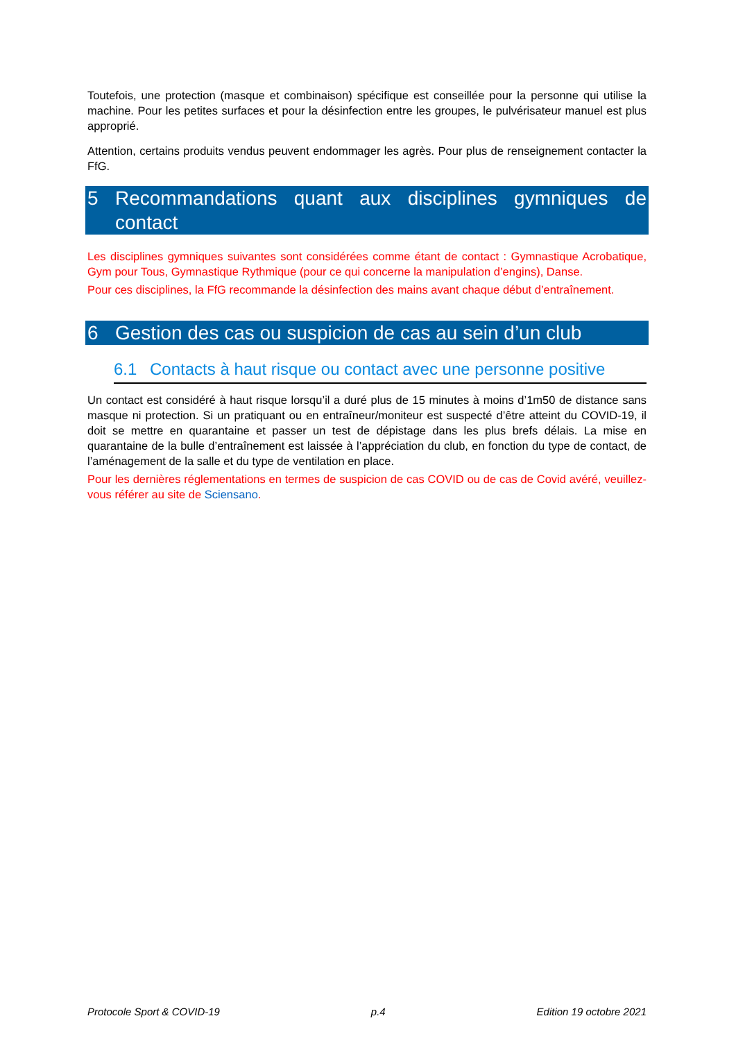Toutefois, une protection (masque et combinaison) spécifique est conseillée pour la personne qui utilise la machine. Pour les petites surfaces et pour la désinfection entre les groupes, le pulvérisateur manuel est plus approprié.
Attention, certains produits vendus peuvent endommager les agrès. Pour plus de renseignement contacter la FfG.
5 Recommandations quant aux disciplines gymniques de contact
Les disciplines gymniques suivantes sont considérées comme étant de contact : Gymnastique Acrobatique, Gym pour Tous, Gymnastique Rythmique (pour ce qui concerne la manipulation d’engins), Danse.
Pour ces disciplines, la FfG recommande la désinfection des mains avant chaque début d’entraînement.
6 Gestion des cas ou suspicion de cas au sein d’un club
6.1 Contacts à haut risque ou contact avec une personne positive
Un contact est considéré à haut risque lorsqu’il a duré plus de 15 minutes à moins d’1m50 de distance sans masque ni protection. Si un pratiquant ou en entraîneur/moniteur est suspecté d’être atteint du COVID-19, il doit se mettre en quarantaine et passer un test de dépistage dans les plus brefs délais. La mise en quarantaine de la bulle d’entraînement est laissée à l’appréciation du club, en fonction du type de contact, de l’aménagement de la salle et du type de ventilation en place.
Pour les dernières réglementations en termes de suspicion de cas COVID ou de cas de Covid avéré, veuillez-vous référer au site de Sciensano.
Protocole Sport & COVID-19 p.4 Edition 19 octobre 2021